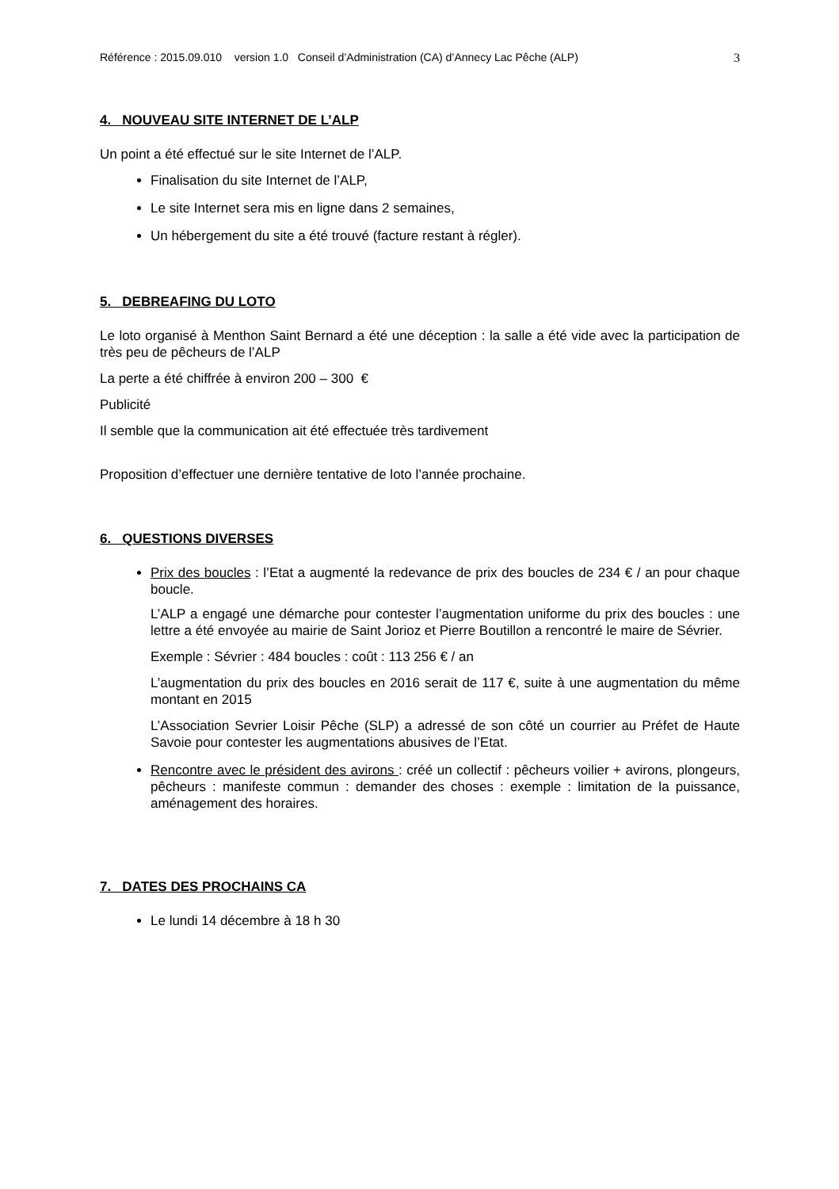Référence : 2015.09.010 version 1.0 Conseil d’Administration (CA) d’Annecy Lac Pêche (ALP) 3
4. NOUVEAU SITE INTERNET DE L’ALP
Un point a été effectué sur le site Internet de l’ALP.
Finalisation du site Internet de l’ALP,
Le site Internet sera mis en ligne dans 2 semaines,
Un hébergement du site a été trouvé (facture restant à régler).
5. DEBREAFING DU LOTO
Le loto organisé à Menthon Saint Bernard a été une déception : la salle a été vide avec la participation de très peu de pêcheurs de l’ALP
La perte a été chiffrée à environ 200 – 300 €
Publicité
Il semble que la communication ait été effectuée très tardivement
Proposition d’effectuer une dernière tentative de loto l’année prochaine.
6. QUESTIONS DIVERSES
Prix des boucles : l’Etat a augmenté la redevance de prix des boucles de 234 € / an pour chaque boucle.
L’ALP a engagé une démarche pour contester l’augmentation uniforme du prix des boucles : une lettre a été envoyée au mairie de Saint Jorioz et Pierre Boutillon a rencontré le maire de Sévrier.
Exemple : Sévrier : 484 boucles : coût : 113 256 € / an
L’augmentation du prix des boucles en 2016 serait de 117 €, suite à une augmentation du même montant en 2015
L’Association Sevrier Loisir Pêche (SLP) a adressé de son côté un courrier au Préfet de Haute Savoie pour contester les augmentations abusives de l’Etat.
Rencontre avec le président des avirons : créé un collectif : pêcheurs voilier + avirons, plongeurs, pêcheurs : manifeste commun : demander des choses : exemple : limitation de la puissance, aménagement des horaires.
7. DATES DES PROCHAINS CA
Le lundi 14 décembre à 18 h 30